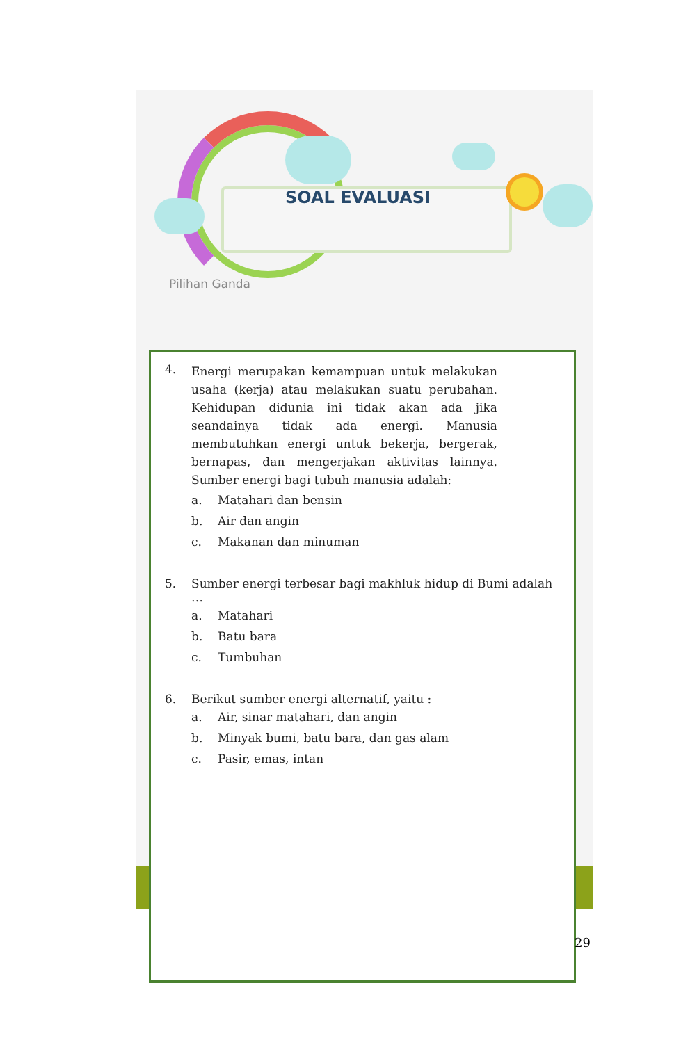SOAL EVALUASI
Pilihan Ganda
4.
Energi merupakan kemampuan untuk melakukan usaha (kerja) atau melakukan suatu perubahan. Kehidupan didunia ini tidak akan ada jika seandainya tidak ada energi. Manusia membutuhkan energi untuk bekerja, bergerak, bernapas, dan mengerjakan aktivitas lainnya. Sumber energi bagi tubuh manusia adalah:
a. Matahari dan bensin
b. Air dan angin
c. Makanan dan minuman
5. Sumber energi terbesar bagi makhluk hidup di Bumi adalah …
a. Matahari
b. Batu bara
c. Tumbuhan
6. Berikut sumber energi alternatif, yaitu :
a. Air, sinar matahari, dan angin
b. Minyak bumi, batu bara, dan gas alam
c. Pasir, emas, intan
29